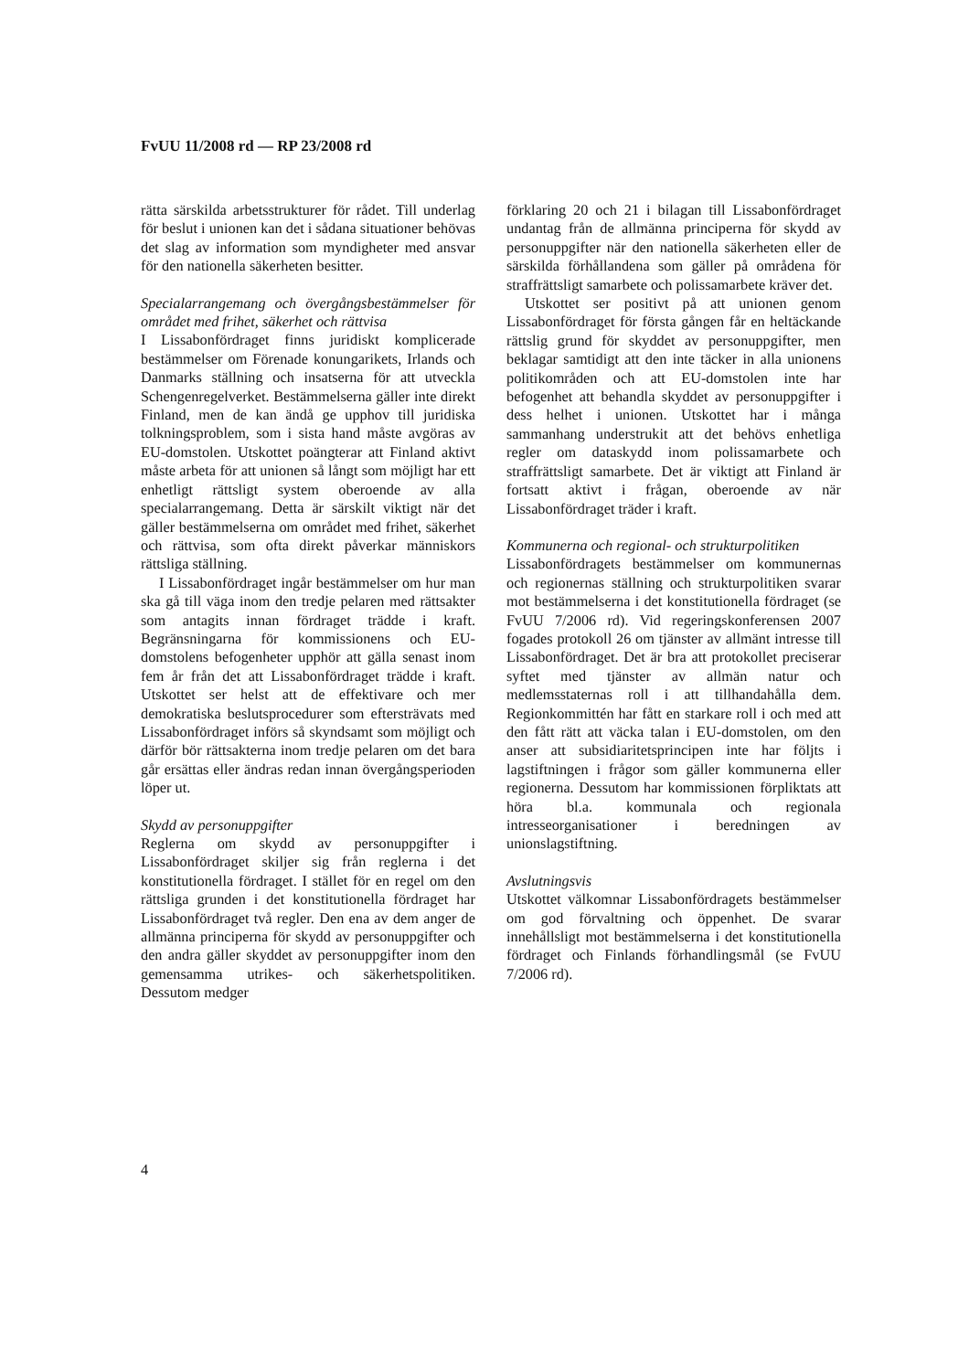FvUU 11/2008 rd — RP 23/2008 rd
rätta särskilda arbetsstrukturer för rådet. Till underlag för beslut i unionen kan det i sådana situationer behövas det slag av information som myndigheter med ansvar för den nationella säkerheten besitter.
Specialarrangemang och övergångsbestämmelser för området med frihet, säkerhet och rättvisa
I Lissabonfördraget finns juridiskt komplicerade bestämmelser om Förenade konungarikets, Irlands och Danmarks ställning och insatserna för att utveckla Schengenregelverket. Bestämmelserna gäller inte direkt Finland, men de kan ändå ge upphov till juridiska tolkningsproblem, som i sista hand måste avgöras av EU-domstolen. Utskottet poängterar att Finland aktivt måste arbeta för att unionen så långt som möjligt har ett enhetligt rättsligt system oberoende av alla specialarrangemang. Detta är särskilt viktigt när det gäller bestämmelserna om området med frihet, säkerhet och rättvisa, som ofta direkt påverkar människors rättsliga ställning.
I Lissabonfördraget ingår bestämmelser om hur man ska gå till väga inom den tredje pelaren med rättsakter som antagits innan fördraget trädde i kraft. Begränsningarna för kommissionens och EU-domstolens befogenheter upphör att gälla senast inom fem år från det att Lissabonfördraget trädde i kraft. Utskottet ser helst att de effektivare och mer demokratiska beslutsprocedurer som eftersträvats med Lissabonfördraget införs så skyndsamt som möjligt och därför bör rättsakterna inom tredje pelaren om det bara går ersättas eller ändras redan innan övergångsperioden löper ut.
Skydd av personuppgifter
Reglerna om skydd av personuppgifter i Lissabonfördraget skiljer sig från reglerna i det konstitutionella fördraget. I stället för en regel om den rättsliga grunden i det konstitutionella fördraget har Lissabonfördraget två regler. Den ena av dem anger de allmänna principerna för skydd av personuppgifter och den andra gäller skyddet av personuppgifter inom den gemensamma utrikes- och säkerhetspolitiken. Dessutom medger
förklaring 20 och 21 i bilagan till Lissabonfördraget undantag från de allmänna principerna för skydd av personuppgifter när den nationella säkerheten eller de särskilda förhållandena som gäller på områdena för straffrättsligt samarbete och polissamarbete kräver det.
Utskottet ser positivt på att unionen genom Lissabonfördraget för första gången får en heltäckande rättslig grund för skyddet av personuppgifter, men beklagar samtidigt att den inte täcker in alla unionens politikområden och att EU-domstolen inte har befogenhet att behandla skyddet av personuppgifter i dess helhet i unionen. Utskottet har i många sammanhang understrukit att det behövs enhetliga regler om dataskydd inom polissamarbete och straffrättsligt samarbete. Det är viktigt att Finland är fortsatt aktivt i frågan, oberoende av när Lissabonfördraget träder i kraft.
Kommunerna och regional- och strukturpolitiken
Lissabonfördragets bestämmelser om kommunernas och regionernas ställning och strukturpolitiken svarar mot bestämmelserna i det konstitutionella fördraget (se FvUU 7/2006 rd). Vid regeringskonferensen 2007 fogades protokoll 26 om tjänster av allmänt intresse till Lissabonfördraget. Det är bra att protokollet preciserar syftet med tjänster av allmän natur och medlemsstaternas roll i att tillhandahålla dem. Regionkommittén har fått en starkare roll i och med att den fått rätt att väcka talan i EU-domstolen, om den anser att subsidiaritetsprincipen inte har följts i lagstiftningen i frågor som gäller kommunerna eller regionerna. Dessutom har kommissionen förpliktats att höra bl.a. kommunala och regionala intresseorganisationer i beredningen av unionslagstiftning.
Avslutningsvis
Utskottet välkomnar Lissabonfördragets bestämmelser om god förvaltning och öppenhet. De svarar innehållsligt mot bestämmelserna i det konstitutionella fördraget och Finlands förhandlingsmål (se FvUU 7/2006 rd).
4